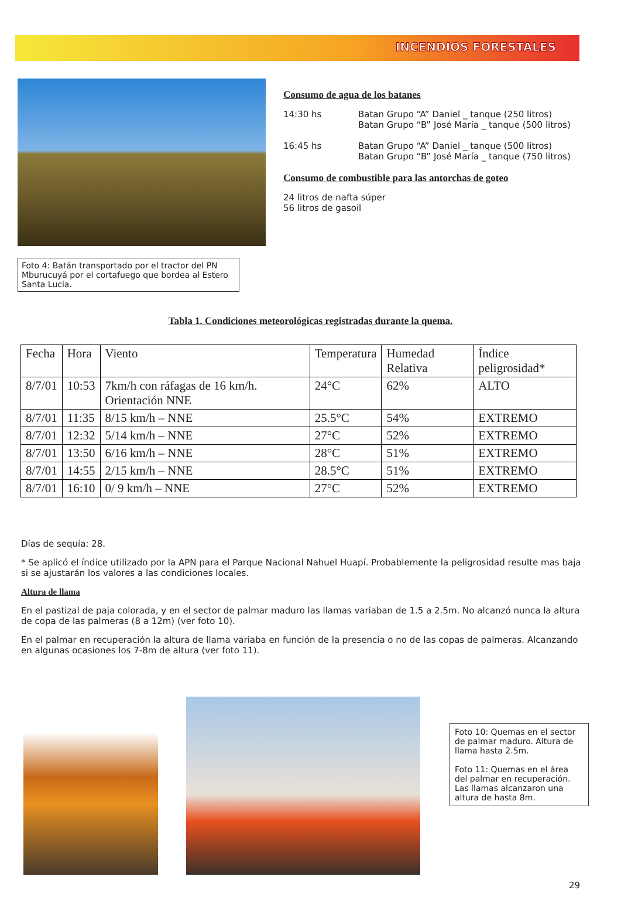INCENDIOS FORESTALES
Foto 4: Batán transportado por el tractor del PN Mburucuyá por el cortafuego que bordea al Estero Santa Lucia.
Consumo de agua de los batanes
14:30 hs Batan Grupo “A” Daniel _ tanque (250 litros)
Batan Grupo “B” José María _ tanque (500 litros)
16:45 hs Batan Grupo “A” Daniel _ tanque (500 litros)
Batan Grupo “B” José María _ tanque (750 litros)
Consumo de combustible para las antorchas de goteo
24 litros de nafta súper
56 litros de gasoil
Tabla 1. Condiciones meteorológicas registradas durante la quema.
| Fecha | Hora | Viento | Temperatura | Humedad Relativa | Índice peligrosidad* |
| --- | --- | --- | --- | --- | --- |
| 8/7/01 | 10:53 | 7km/h con ráfagas de 16 km/h. Orientación NNE | 24°C | 62% | ALTO |
| 8/7/01 | 11:35 | 8/15 km/h – NNE | 25.5°C | 54% | EXTREMO |
| 8/7/01 | 12:32 | 5/14 km/h – NNE | 27°C | 52% | EXTREMO |
| 8/7/01 | 13:50 | 6/16 km/h – NNE | 28°C | 51% | EXTREMO |
| 8/7/01 | 14:55 | 2/15 km/h – NNE | 28.5°C | 51% | EXTREMO |
| 8/7/01 | 16:10 | 0/ 9 km/h – NNE | 27°C | 52% | EXTREMO |
Días de sequía: 28.
* Se aplicó el índice utilizado por la APN para el Parque Nacional Nahuel Huapí. Probablemente la peligrosidad resulte mas baja si se ajustarán los valores a las condiciones locales.
Altura de llama
En el pastizal de paja colorada, y en el sector de palmar maduro las llamas variaban de 1.5 a 2.5m. No alcanzó nunca la altura de copa de las palmeras (8 a 12m) (ver foto 10).
En el palmar en recuperación la altura de llama variaba en función de la presencia o no de las copas de palmeras. Alcanzando en algunas ocasiones los 7-8m de altura (ver foto 11).
Foto 10: Quemas en el sector de palmar maduro. Altura de llama hasta 2.5m.
Foto 11: Quemas en el área del palmar en recuperación. Las llamas alcanzaron una altura de hasta 8m.
29